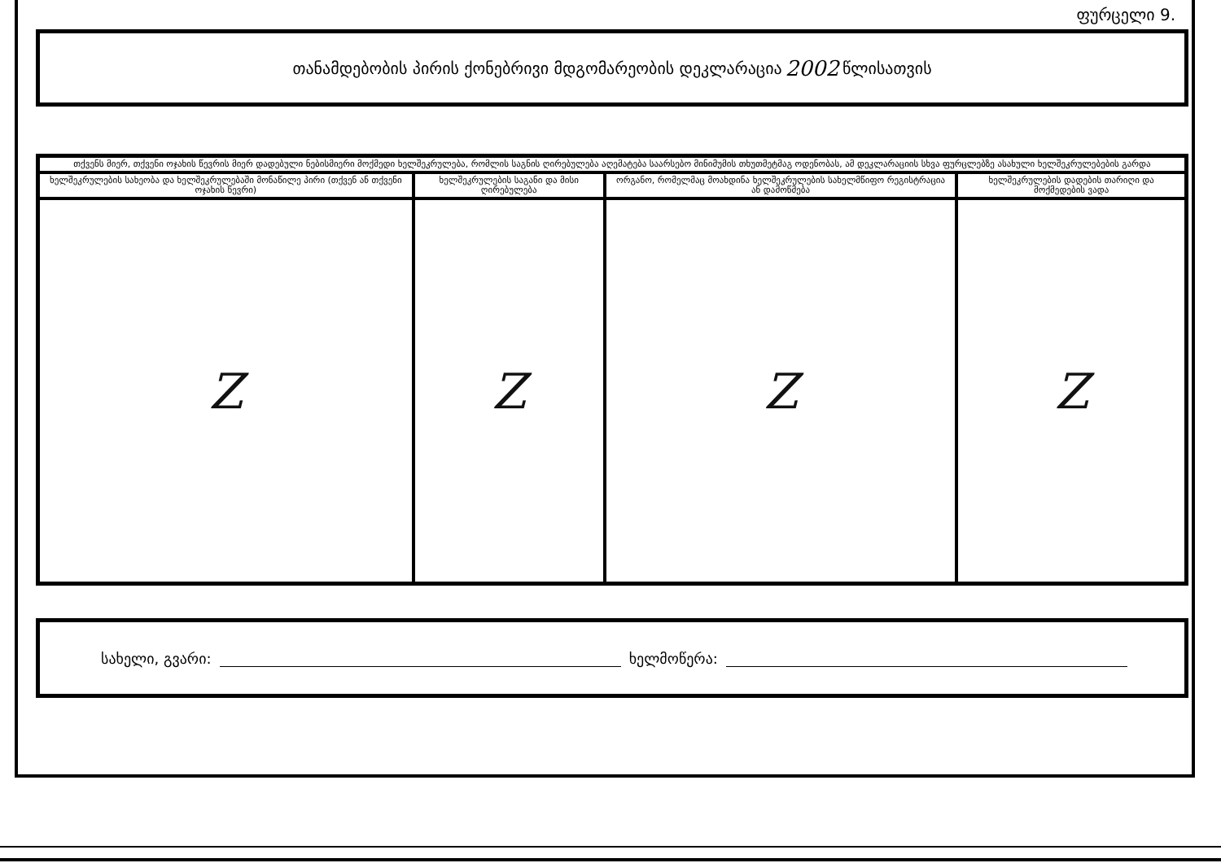ფურცელი 9.
თანამდებობის პირის ქონებრივი მდგომარეობის დეკლარაცია 2002 წლისათვის
| თქვენს მიერ, თქვენი ოჯახის წევრის მიერ დადებული ნებისმიერი მოქმედი ხელშეკრულება, რომლის საგნის ღირებულება აღემატება საარსებო მინიმუმის თხუთმეტმაგ ოდენობას, ამ დეკლარაციის სხვა ფურცლებზე ასახული ხელშეკრულებების გარდა | | | |
| --- | --- | --- | --- |
| ხელშეკრულების სახეობა და ხელშეკრულებაში მონაწილე პირი (თქვენ ან თქვენი ოჯახის წევრი) | ხელშეკრულების საგანი და მისი ღირებულება | ორგანო, რომელმაც მოახდინა ხელშეკრულების სახელმწიფო რეგისტრაცია ან დამოწმება | ხელშეკრულების დადების თარიღი და მოქმედების ვადა |
| Z | Z | Z | Z |
სახელი, გვარი: ხელმოწერა: